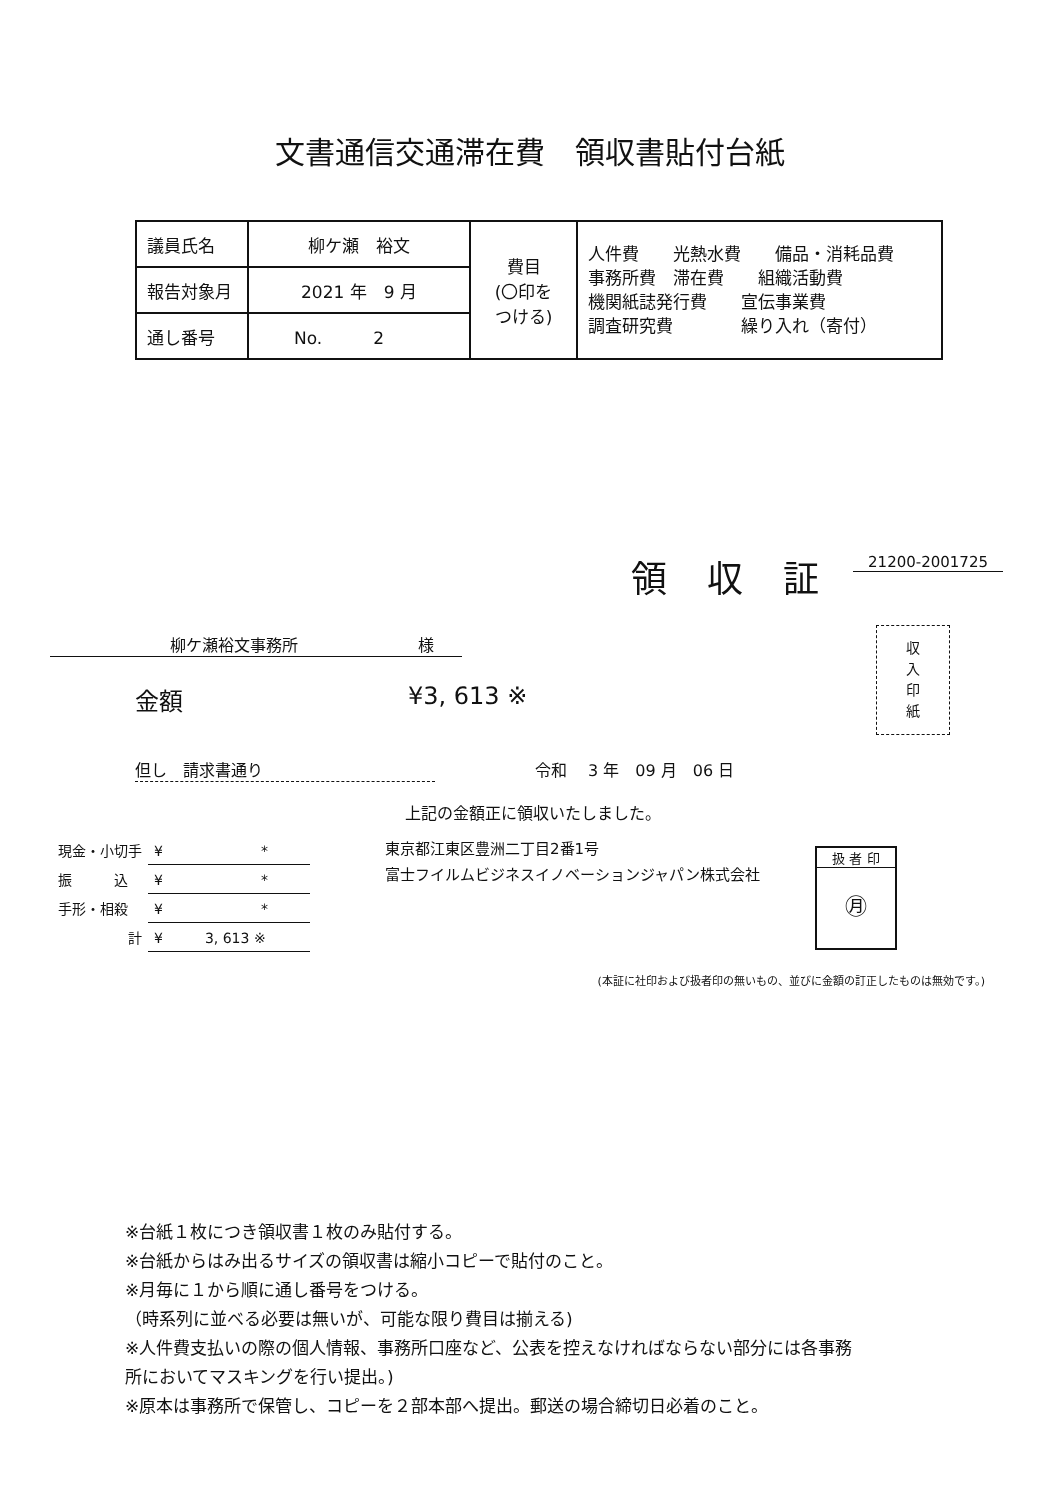文書通信交通滞在費　領収書貼付台紙
| 議員氏名 | 柳ケ瀬 裕文 | 費目 (〇印を つける) | 人件費 光熱水費 備品・消耗品費 事務所費 滞在費 組織活動費 機関紙誌発行費 宣伝事業費 調査研究費 繰り入れ（寄付） |
| 報告対象月 | 2021 年 9 月 | | |
| 通し番号 | No. 2 | | |
領収証
21200-2001725
柳ケ瀬裕文事務所 様
金額 ¥3, 613 ※
収
入
印
紙
但し　請求書通り 令和　 3 年　09 月　06 日
上記の金額正に領収いたしました。
| 現金・小切手 | ¥ * |
| 振 込 | ¥ * |
| 手形・相殺 | ¥ * |
| 計 | ¥ 3, 613 ※ |
東京都江東区豊洲二丁目2番1号
富士フイルムビジネスイノベーションジャパン株式会社
扱 者 印
㊊
(本証に社印および扱者印の無いもの、並びに金額の訂正したものは無効です。)
※台紙１枚につき領収書１枚のみ貼付する。
※台紙からはみ出るサイズの領収書は縮小コピーで貼付のこと。
※月毎に１から順に通し番号をつける。
（時系列に並べる必要は無いが、可能な限り費目は揃える)
※人件費支払いの際の個人情報、事務所口座など、公表を控えなければならない部分には各事務
所においてマスキングを行い提出。)
※原本は事務所で保管し、コピーを２部本部へ提出。郵送の場合締切日必着のこと。